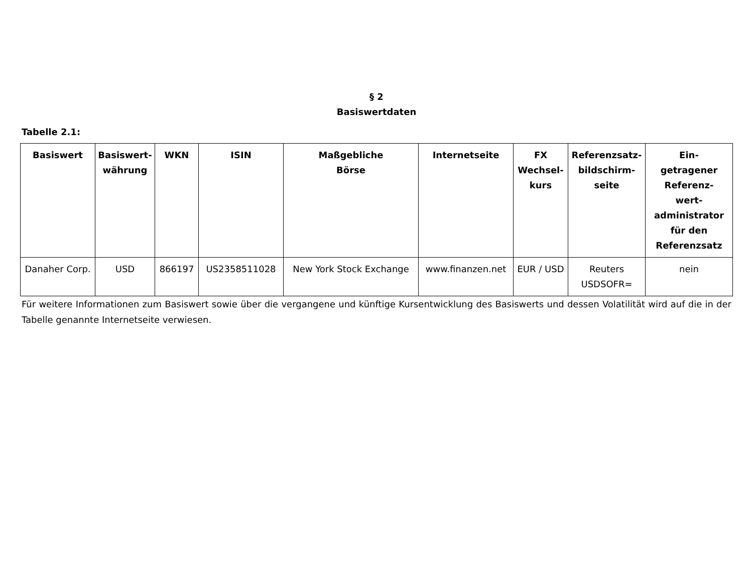§ 2
Basiswertdaten
Tabelle 2.1:
| Basiswert | Basiswert- währung | WKN | ISIN | Maßgebliche Börse | Internetseite | FX Wechsel- kurs | Referenzsatz- bildschirm- seite | Ein- getragener Referenz- wert- administrator für den Referenzsatz |
| --- | --- | --- | --- | --- | --- | --- | --- | --- |
| Danaher Corp. | USD | 866197 | US2358511028 | New York Stock Exchange | www.finanzen.net | EUR / USD | Reuters USDSOFR= | nein |
Für weitere Informationen zum Basiswert sowie über die vergangene und künftige Kursentwicklung des Basiswerts und dessen Volatilität wird auf die in der Tabelle genannte Internetseite verwiesen.